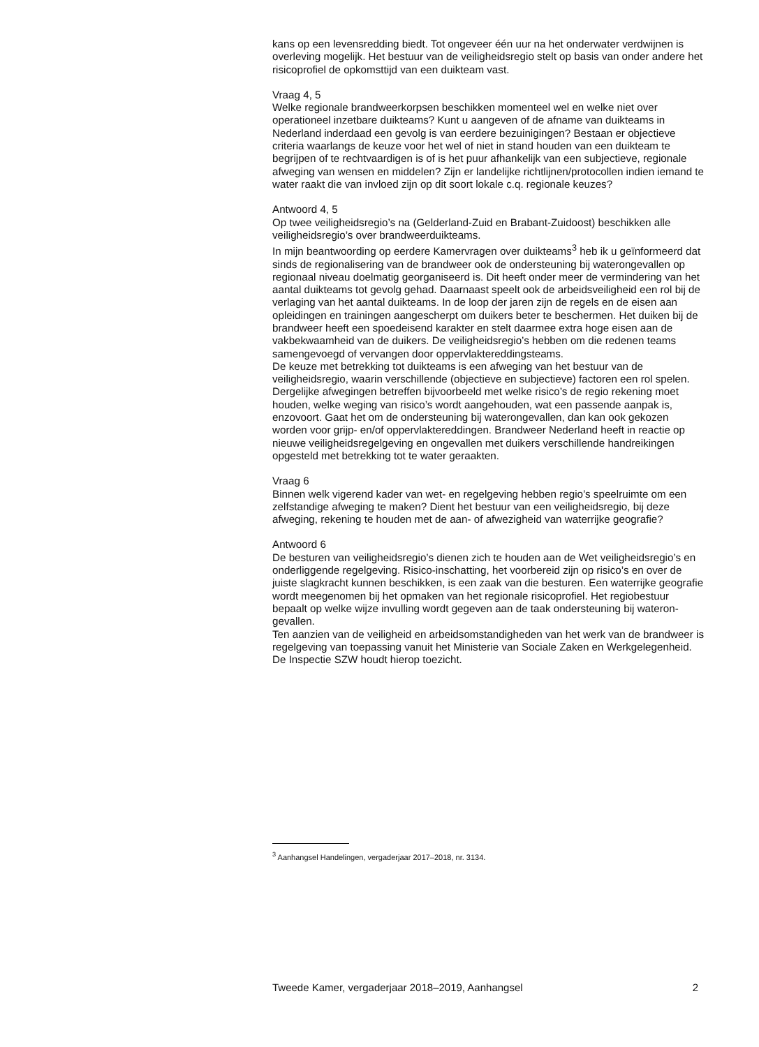kans op een levensredding biedt. Tot ongeveer één uur na het onderwater verdwijnen is overleving mogelijk. Het bestuur van de veiligheidsregio stelt op basis van onder andere het risicoprofiel de opkomsttijd van een duikteam vast.
Vraag 4, 5
Welke regionale brandweerkorpsen beschikken momenteel wel en welke niet over operationeel inzetbare duikteams? Kunt u aangeven of de afname van duikteams in Nederland inderdaad een gevolg is van eerdere bezuinigingen? Bestaan er objectieve criteria waarlangs de keuze voor het wel of niet in stand houden van een duikteam te begrijpen of te rechtvaardigen is of is het puur afhankelijk van een subjectieve, regionale afweging van wensen en middelen? Zijn er landelijke richtlijnen/protocollen indien iemand te water raakt die van invloed zijn op dit soort lokale c.q. regionale keuzes?
Antwoord 4, 5
Op twee veiligheidsregio’s na (Gelderland-Zuid en Brabant-Zuidoost) beschikken alle veiligheidsregio’s over brandweerduikteams.
In mijn beantwoording op eerdere Kamervragen over duikteams<sup>3</sup> heb ik u geïnformeerd dat sinds de regionalisering van de brandweer ook de ondersteuning bij waterongevallen op regionaal niveau doelmatig georgani­seerd is. Dit heeft onder meer de vermindering van het aantal duikteams tot gevolg gehad. Daarnaast speelt ook de arbeidsveiligheid een rol bij de verlaging van het aantal duikteams. In de loop der jaren zijn de regels en de eisen aan opleidingen en trainingen aangescherpt om duikers beter te beschermen. Het duiken bij de brandweer heeft een spoedeisend karakter en stelt daarmee extra hoge eisen aan de vakbekwaamheid van de duikers. De veiligheidsregio’s hebben om die redenen teams samengevoegd of vervan­gen door oppervlaktereddingsteams.
De keuze met betrekking tot duikteams is een afweging van het bestuur van de veiligheidsregio, waarin verschillende (objectieve en subjectieve) factoren een rol spelen. Dergelijke afwegingen betreffen bijvoorbeeld met welke risico’s de regio rekening moet houden, welke weging van risico’s wordt aangehouden, wat een passende aanpak is, enzovoort. Gaat het om de ondersteuning bij waterongevallen, dan kan ook gekozen worden voor grijp- en/of oppervlaktereddingen. Brandweer Nederland heeft in reactie op nieuwe veiligheidsregelgeving en ongevallen met duikers verschillende handreikin­gen opgesteld met betrekking tot te water geraakten.
Vraag 6
Binnen welk vigerend kader van wet- en regelgeving hebben regio’s speelruimte om een zelfstandige afweging te maken? Dient het bestuur van een veiligheidsregio, bij deze afweging, rekening te houden met de aan- of afwezigheid van waterrijke geografie?
Antwoord 6
De besturen van veiligheidsregio’s dienen zich te houden aan de Wet veiligheidsregio’s en onderliggende regelgeving. Risico-inschatting, het voorbereid zijn op risico’s en over de juiste slagkracht kunnen beschikken, is een zaak van die besturen. Een waterrijke geografie wordt meegenomen bij het opmaken van het regionale risicoprofiel. Het regiobestuur bepaalt op welke wijze invulling wordt gegeven aan de taak ondersteuning bij wateron­gevallen.
Ten aanzien van de veiligheid en arbeidsomstandigheden van het werk van de brandweer is regelgeving van toepassing vanuit het Ministerie van Sociale Zaken en Werkgelegenheid. De Inspectie SZW houdt hierop toezicht.
<sup>3</sup> Aanhangsel Handelingen, vergaderjaar 2017–2018, nr. 3134.
Tweede Kamer, vergaderjaar 2018–2019, Aanhangsel 2